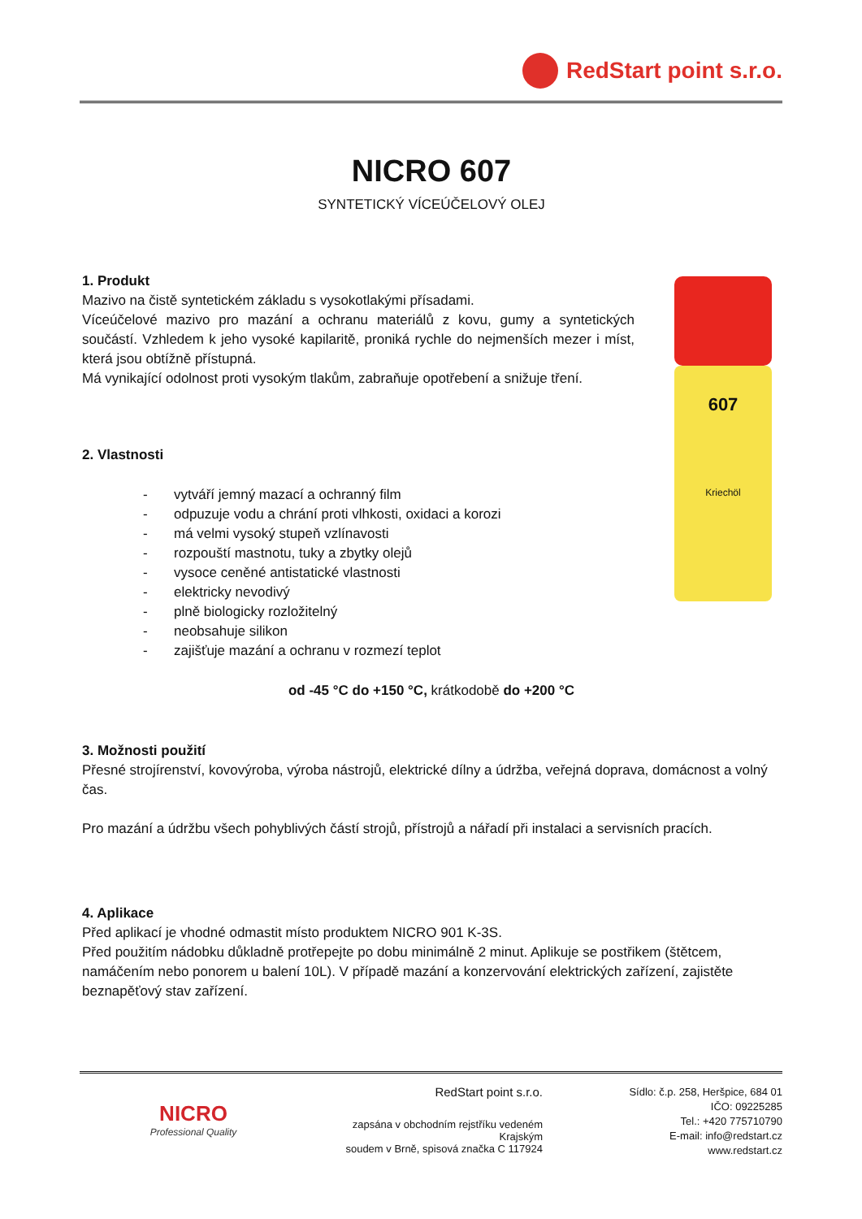RedStart point s.r.o.
607
Kriechöl
NICRO 607
SYNTETICKÝ VÍCEÚČELOVÝ OLEJ
1. Produkt
Mazivo na čistě syntetickém základu s vysokotlakými přísadami.
Víceúčelové mazivo pro mazání a ochranu materiálů z kovu, gumy a syntetických součástí. Vzhledem k jeho vysoké kapilaritě, proniká rychle do nejmenších mezer i míst, která jsou obtížně přístupná.
Má vynikající odolnost proti vysokým tlakům, zabraňuje opotřebení a snižuje tření.
2. Vlastnosti
- vytváří jemný mazací a ochranný film
- odpuzuje vodu a chrání proti vlhkosti, oxidaci a korozi
- má velmi vysoký stupeň vzlínavosti
- rozpouští mastnotu, tuky a zbytky olejů
- vysoce ceněné antistatické vlastnosti
- elektricky nevodivý
- plně biologicky rozložitelný
- neobsahuje silikon
- zajišťuje mazání a ochranu v rozmezí teplot
od -45 °C do +150 °C, krátkodobě do +200 °C
3. Možnosti použití
Přesné strojírenství, kovovýroba, výroba nástrojů, elektrické dílny a údržba, veřejná doprava, domácnost a volný čas.
Pro mazání a údržbu všech pohyblivých částí strojů, přístrojů a nářadí při instalaci a servisních pracích.
4. Aplikace
Před aplikací je vhodné odmastit místo produktem NICRO 901 K-3S.
Před použitím nádobku důkladně protřepejte po dobu minimálně 2 minut. Aplikuje se postřikem (štětcem, namáčením nebo ponorem u balení 10L). V případě mazání a konzervování elektrických zařízení, zajistěte beznapěťový stav zařízení.
NICRO
Professional Quality
RedStart point s.r.o.
zapsána v obchodním rejstříku vedeném Krajským
soudem v Brně, spisová značka C 117924
Sídlo: č.p. 258, Heršpice, 684 01
IČO: 09225285
Tel.: +420 775710790
E-mail: info@redstart.cz
www.redstart.cz